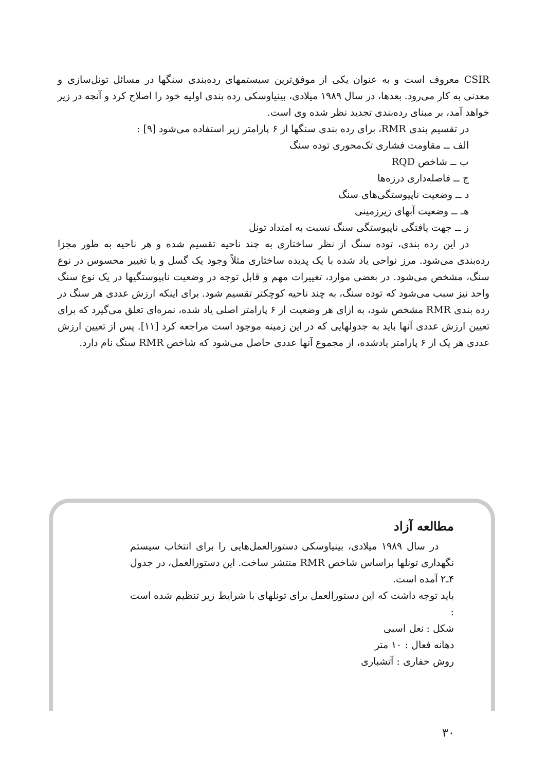CSIR معروف است و به عنوان یکی از موفق‌ترین سیستمهای رده‌بندی سنگها در مسائل تونل‌سازی و معدنی به کار می‌رود. بعدها، در سال ۱۹۸۹ میلادی، بینیاوسکی رده بندی اولیه خود را اصلاح کرد و آنچه در زیر خواهد آمد، بر مبنای رده‌بندی تجدید نظر شده وی است.
در تقسیم بندی RMR، برای رده بندی سنگها از ۶ پارامتر زیر استفاده می‌شود [۹] :
الف ــ مقاومت فشاری تک‌محوری توده سنگ
ب ــ شاخص RQD
ج ــ فاصله‌داری درزه‌ها
د ــ وضعیت ناپیوستگی‌های سنگ
هـ ــ وضعیت آبهای زیرزمینی
ز ــ جهت یافتگی ناپیوستگی سنگ نسبت به امتداد تونل
در این رده بندی، توده سنگ از نظر ساختاری به چند ناحیه تقسیم شده و هر ناحیه به طور مجزا رده‌بندی می‌شود. مرز نواحی یاد شده با یک پدیده ساختاری مثلاً وجود یک گسل و یا تغییر محسوس در نوع سنگ، مشخص می‌شود. در بعضی موارد، تغییرات مهم و قابل توجه در وضعیت ناپیوستگیها در یک نوع سنگ واحد نیز سبب می‌شود که توده سنگ، به چند ناحیه کوچکتر تقسیم شود. برای اینکه ارزش عددی هر سنگ در رده بندی RMR مشخص شود، به ازای هر وضعیت از ۶ پارامتر اصلی یاد شده، نمره‌ای تعلق می‌گیرد که برای تعیین ارزش عددی آنها باید به جدولهایی که در این زمینه موجود است مراجعه کرد [۱۱]. پس از تعیین ارزش عددی هر یک از ۶ پارامتر یادشده، از مجموع آنها عددی حاصل می‌شود که شاخص RMR سنگ نام دارد.
مطالعه آزاد
در سال ۱۹۸۹ میلادی، بینیاوسکی دستورالعمل‌هایی را برای انتخاب سیستم نگهداری تونلها براساس شاخص RMR منتشر ساخت. این دستورالعمل، در جدول ۴ـ۲ آمده است.
باید توجه داشت که این دستورالعمل برای تونلهای با شرایط زیر تنظیم شده است :
شکل : نعل اسبی
دهانه فعال : ۱۰ متر
روش حفاری : آتشباری
۳۰